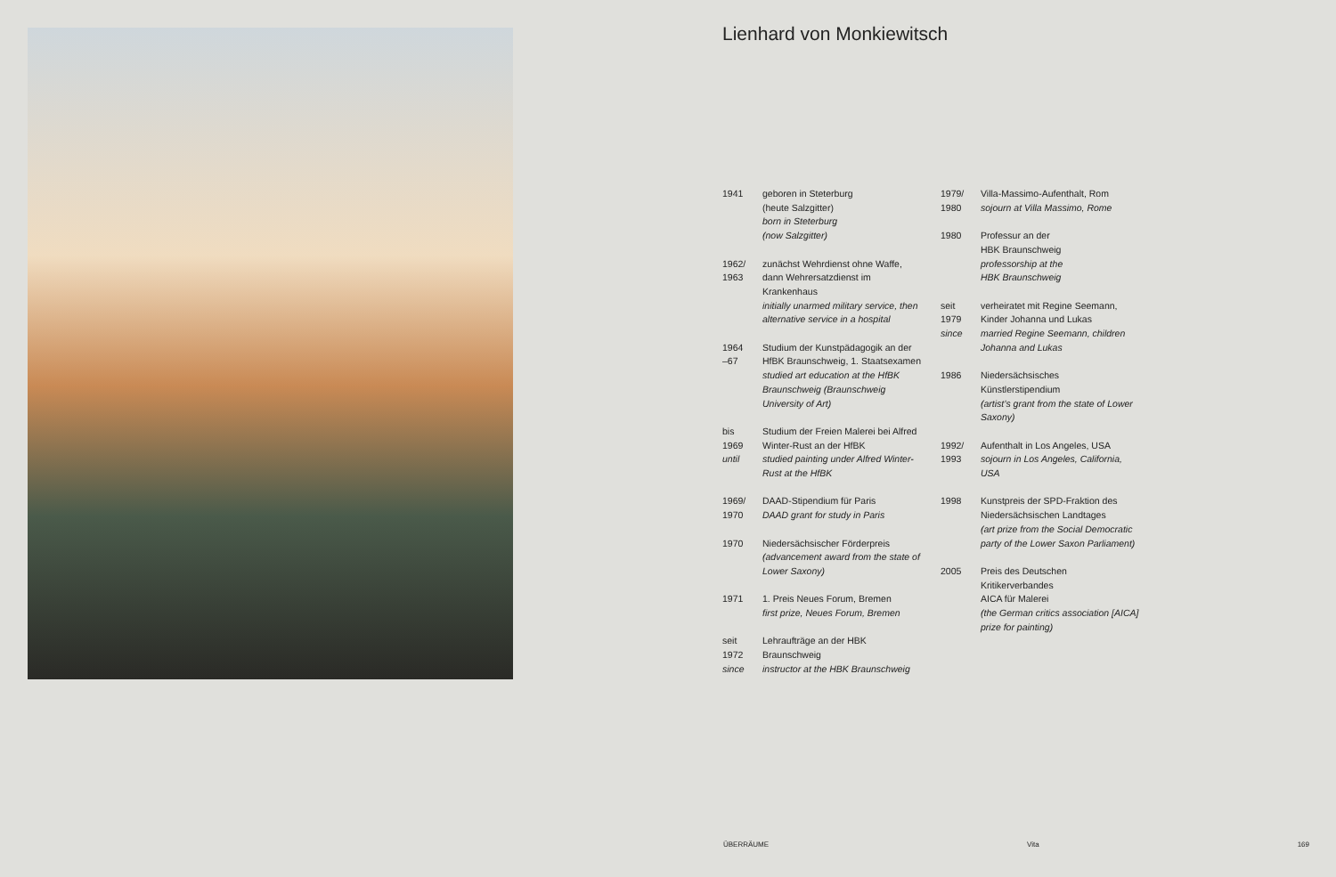Lienhard von Monkiewitsch
1941 geboren in Steterburg
(heute Salzgitter)
born in Steterburg
(now Salzgitter)
1962/
1963
zunächst Wehrdienst ohne Waffe, dann Wehrersatzdienst im Krankenhaus
initially unarmed military service, then alternative service in a hospital
1964
–67
Studium der Kunstpädagogik an der HfBK Braunschweig, 1. Staatsexamen
studied art education at the HfBK Braunschweig (Braunschweig University of Art)
bis
1969
until
Studium der Freien Malerei bei Alfred Winter-Rust an der HfBK
studied painting under Alfred Winter-Rust at the HfBK
1969/
1970
DAAD-Stipendium für Paris
DAAD grant for study in Paris
1970 Niedersächsischer Förderpreis
(advancement award from the state of Lower Saxony)
1971 1. Preis Neues Forum, Bremen
first prize, Neues Forum, Bremen
seit
1972
since
Lehraufträge an der HBK Braunschweig
instructor at the HBK Braunschweig
1979/
1980
Villa-Massimo-Aufenthalt, Rom
sojourn at Villa Massimo, Rome
1980 Professur an der
HBK Braunschweig
professorship at the
HBK Braunschweig
seit
1979
since
verheiratet mit Regine Seemann, Kinder Johanna und Lukas
married Regine Seemann, children Johanna and Lukas
1986 Niedersächsisches Künstlerstipendium
(artist’s grant from the state of Lower Saxony)
1992/
1993
Aufenthalt in Los Angeles, USA
sojourn in Los Angeles, California, USA
1998 Kunstpreis der SPD-Fraktion des Niedersächsischen Landtages
(art prize from the Social Democratic party of the Lower Saxon Parliament)
2005 Preis des Deutschen Kritikerverbandes
AICA für Malerei
(the German critics association [AICA] prize for painting)
ÜBERRÄUME Vita 169